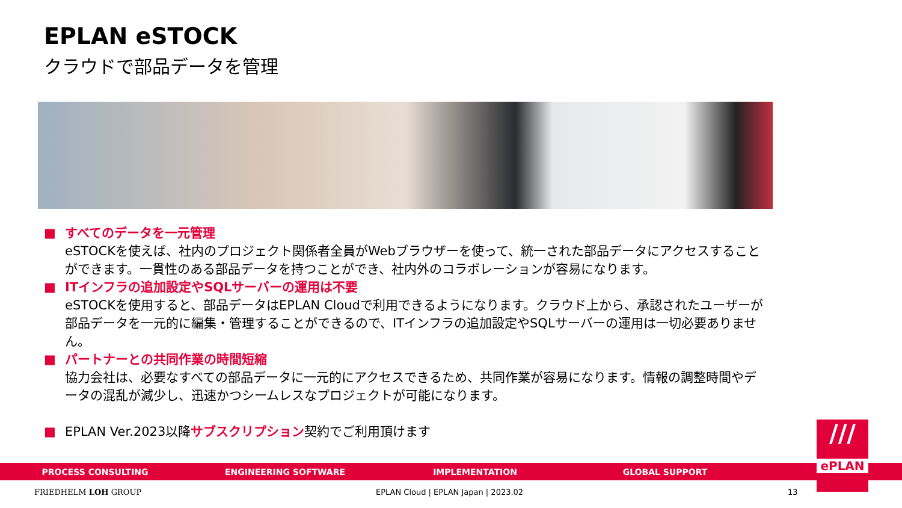EPLAN eSTOCK
クラウドで部品データを管理
■ すべてのデータを一元管理
eSTOCKを使えば、社内のプロジェクト関係者全員がWebブラウザーを使って、統一された部品データにアクセスすることができます。一貫性のある部品データを持つことができ、社内外のコラボレーションが容易になります。
■ ITインフラの追加設定やSQLサーバーの運用は不要
eSTOCKを使用すると、部品データはEPLAN Cloudで利用できるようになります。クラウド上から、承認されたユーザーが部品データを一元的に編集・管理することができるので、ITインフラの追加設定やSQLサーバーの運用は一切必要ありません。
■ パートナーとの共同作業の時間短縮
協力会社は、必要なすべての部品データに一元的にアクセスできるため、共同作業が容易になります。情報の調整時間やデータの混乱が減少し、迅速かつシームレスなプロジェクトが可能になります。
■ EPLAN Ver.2023以降サブスクリプション契約でご利用頂けます
PROCESS CONSULTING ENGINEERING SOFTWARE IMPLEMENTATION GLOBAL SUPPORT
///
ePLAN
FRIEDHELM LOH GROUP
EPLAN Cloud | EPLAN Japan | 2023.02
13